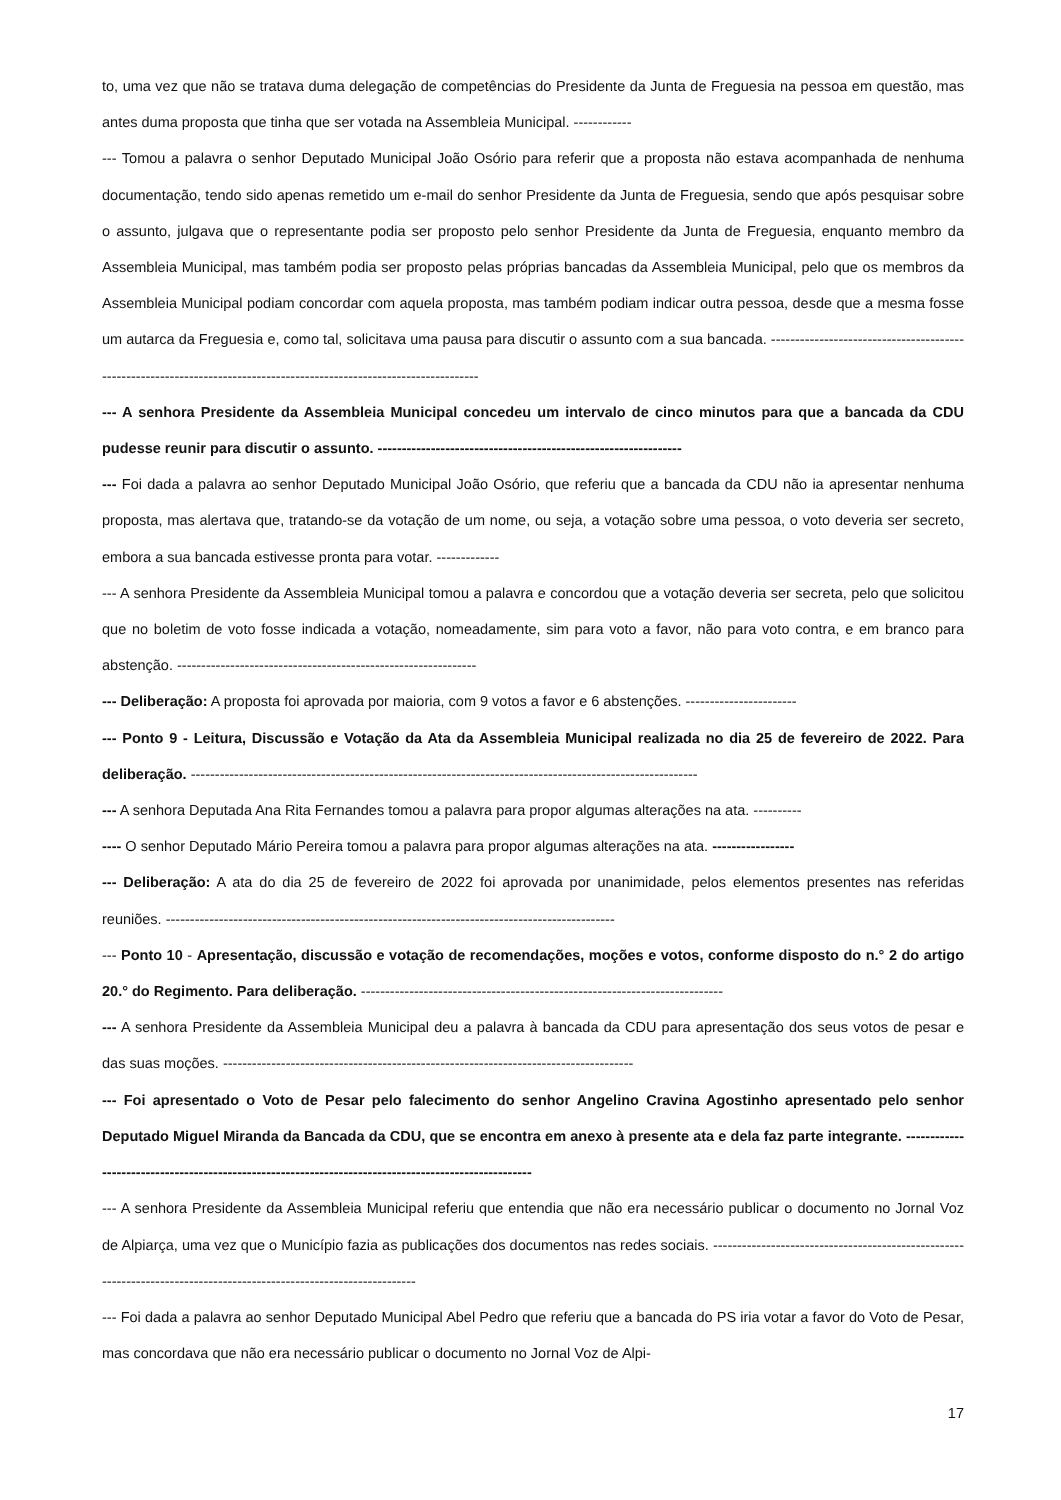to, uma vez que não se tratava duma delegação de competências do Presidente da Junta de Freguesia na pessoa em questão, mas antes duma proposta que tinha que ser votada na Assembleia Municipal. ------------
--- Tomou a palavra o senhor Deputado Municipal João Osório para referir que a proposta não estava acompanhada de nenhuma documentação, tendo sido apenas remetido um e-mail do senhor Presidente da Junta de Freguesia, sendo que após pesquisar sobre o assunto, julgava que o representante podia ser proposto pelo senhor Presidente da Junta de Freguesia, enquanto membro da Assembleia Municipal, mas também podia ser proposto pelas próprias bancadas da Assembleia Municipal, pelo que os membros da Assembleia Municipal podiam concordar com aquela proposta, mas também podiam indicar outra pessoa, desde que a mesma fosse um autarca da Freguesia e, como tal, solicitava uma pausa para discutir o assunto com a sua bancada. ----------------------------------------------------------------------------------------------------------------------
--- A senhora Presidente da Assembleia Municipal concedeu um intervalo de cinco minutos para que a bancada da CDU pudesse reunir para discutir o assunto. ---------------------------------------------------------------
--- Foi dada a palavra ao senhor Deputado Municipal João Osório, que referiu que a bancada da CDU não ia apresentar nenhuma proposta, mas alertava que, tratando-se da votação de um nome, ou seja, a votação sobre uma pessoa, o voto deveria ser secreto, embora a sua bancada estivesse pronta para votar. -------------
--- A senhora Presidente da Assembleia Municipal tomou a palavra e concordou que a votação deveria ser secreta, pelo que solicitou que no boletim de voto fosse indicada a votação, nomeadamente, sim para voto a favor, não para voto contra, e em branco para abstenção. --------------------------------------------------------------
--- Deliberação: A proposta foi aprovada por maioria, com 9 votos a favor e 6 abstenções. -----------------------
--- Ponto 9 - Leitura, Discussão e Votação da Ata da Assembleia Municipal realizada no dia 25 de fevereiro de 2022. Para deliberação. ---------------------------------------------------------------------------------------------------------
--- A senhora Deputada Ana Rita Fernandes tomou a palavra para propor algumas alterações na ata. ----------
---- O senhor Deputado Mário Pereira tomou a palavra para propor algumas alterações na ata. -----------------
--- Deliberação: A ata do dia 25 de fevereiro de 2022 foi aprovada por unanimidade, pelos elementos presentes nas referidas reuniões. ---------------------------------------------------------------------------------------------
--- Ponto 10 - Apresentação, discussão e votação de recomendações, moções e votos, conforme disposto do n.° 2 do artigo 20.° do Regimento. Para deliberação. ---------------------------------------------------------------------------
--- A senhora Presidente da Assembleia Municipal deu a palavra à bancada da CDU para apresentação dos seus votos de pesar e das suas moções. -------------------------------------------------------------------------------------
--- Foi apresentado o Voto de Pesar pelo falecimento do senhor Angelino Cravina Agostinho apresentado pelo senhor Deputado Miguel Miranda da Bancada da CDU, que se encontra em anexo à presente ata e dela faz parte integrante. -----------------------------------------------------------------------------------------------------
--- A senhora Presidente da Assembleia Municipal referiu que entendia que não era necessário publicar o documento no Jornal Voz de Alpiarça, uma vez que o Município fazia as publicações dos documentos nas redes sociais. ---------------------------------------------------------------------------------------------------------------------
--- Foi dada a palavra ao senhor Deputado Municipal Abel Pedro que referiu que a bancada do PS iria votar a favor do Voto de Pesar, mas concordava que não era necessário publicar o documento no Jornal Voz de Alpi-
17